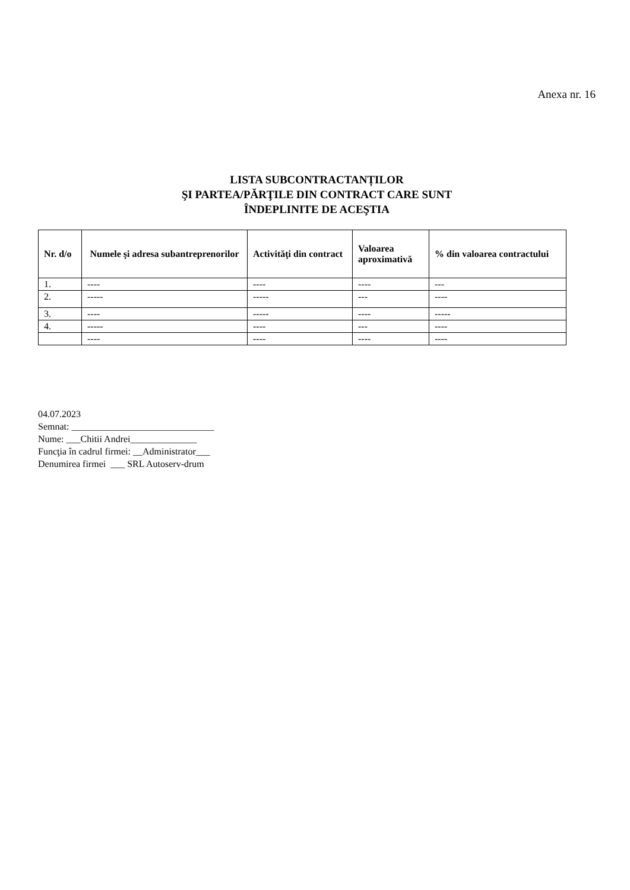Anexa nr. 16
LISTA SUBCONTRACTANȚILOR
ŞI PARTEA/PĂRŢILE DIN CONTRACT CARE SUNT
ÎNDEPLINITE DE ACEŞTIA
| Nr. d/o | Numele şi adresa subantreprenorilor | Activităţi din contract | Valoarea aproximativă | % din valoarea contractului |
| --- | --- | --- | --- | --- |
| 1. | ---- | ---- | ---- | --- |
| 2. | ----- | ----- | --- | ---- |
| 3. | ---- | ----- | ---- | ----- |
| 4. | ----- | ---- | --- | ---- |
| | ---- | ---- | ---- | ---- |
04.07.2023
Semnat: ______________________________
Nume: ___Chitii Andrei______________
Funcţia în cadrul firmei: __Administrator___
Denumirea firmei ___ SRL Autoserv-drum